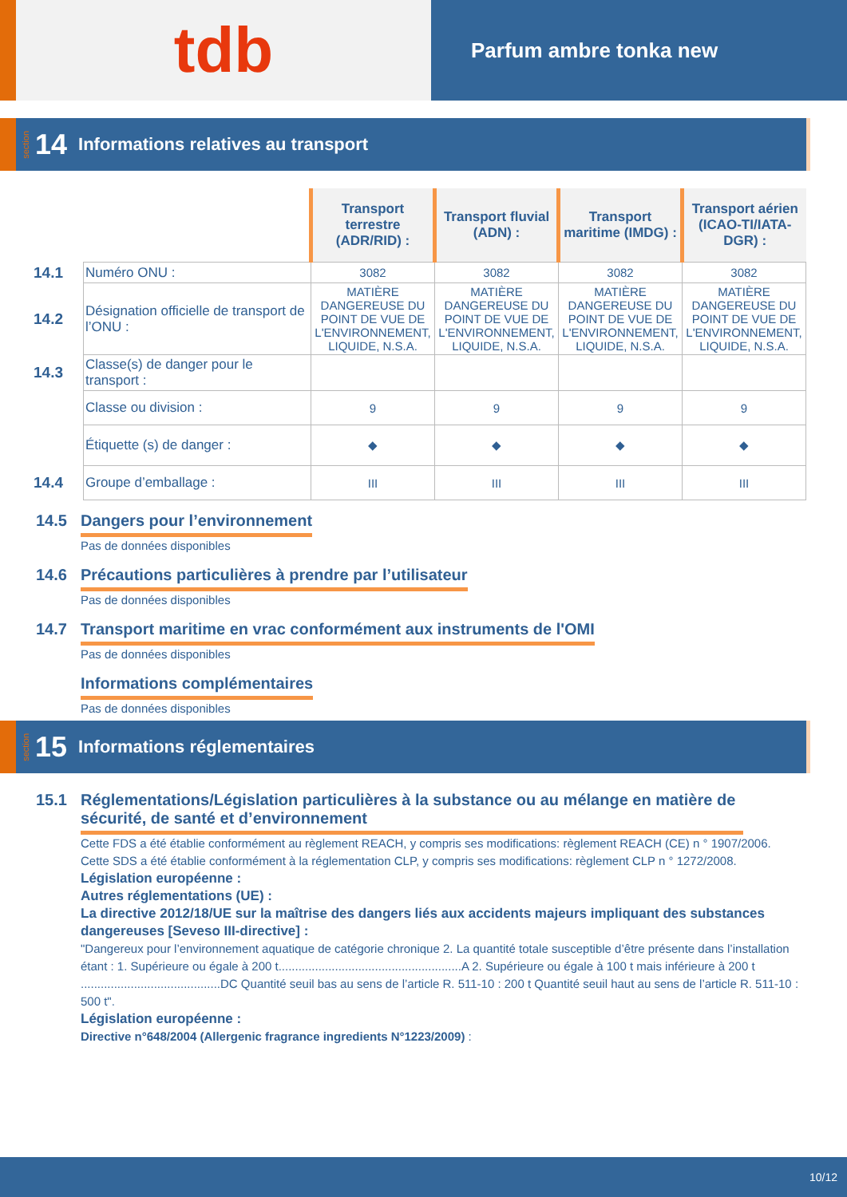tdb
Parfum ambre tonka new
section 14 Informations relatives au transport
| | | Transport terrestre (ADR/RID) : | Transport fluvial (ADN) : | Transport maritime (IMDG) : | Transport aérien (ICAO-TI/IATA-DGR) : |
| 14.1 | Numéro ONU : | 3082 | 3082 | 3082 | 3082 |
| 14.2 | Désignation officielle de transport de l’ONU : | MATIÈRE DANGEREUSE DU POINT DE VUE DE L'ENVIRONNEMENT, LIQUIDE, N.S.A. | MATIÈRE DANGEREUSE DU POINT DE VUE DE L'ENVIRONNEMENT, LIQUIDE, N.S.A. | MATIÈRE DANGEREUSE DU POINT DE VUE DE L'ENVIRONNEMENT, LIQUIDE, N.S.A. | MATIÈRE DANGEREUSE DU POINT DE VUE DE L'ENVIRONNEMENT, LIQUIDE, N.S.A. |
| 14.3 | Classe(s) de danger pour le transport : | | | | |
| | Classe ou division : | 9 | 9 | 9 | 9 |
| | Étiquette (s) de danger : | ◆ | ◆ | ◆ | ◆ |
| 14.4 | Groupe d’emballage : | III | III | III | III |
14.5 Dangers pour l’environnement
Pas de données disponibles
14.6 Précautions particulières à prendre par l’utilisateur
Pas de données disponibles
14.7 Transport maritime en vrac conformément aux instruments de l'OMI
Pas de données disponibles
Informations complémentaires
Pas de données disponibles
section 15 Informations réglementaires
15.1 Réglementations/Législation particulières à la substance ou au mélange en matière de sécurité, de santé et d’environnement
Cette FDS a été établie conformément au règlement REACH, y compris ses modifications: règlement REACH (CE) n ° 1907/2006.
Cette SDS a été établie conformément à la réglementation CLP, y compris ses modifications: règlement CLP n ° 1272/2008.
Législation européenne :
Autres réglementations (UE) :
La directive 2012/18/UE sur la maîtrise des dangers liés aux accidents majeurs impliquant des substances dangereuses [Seveso III-directive] :
"Dangereux pour l’environnement aquatique de catégorie chronique 2. La quantité totale susceptible d’être présente dans l’installation étant : 1. Supérieure ou égale à 200 t.......................................................A 2. Supérieure ou égale à 100 t mais inférieure à 200 t ..........................................DC Quantité seuil bas au sens de l’article R. 511-10 : 200 t Quantité seuil haut au sens de l’article R. 511-10 : 500 t".
Législation européenne :
Directive n°648/2004 (Allergenic fragrance ingredients N°1223/2009) :
10/12